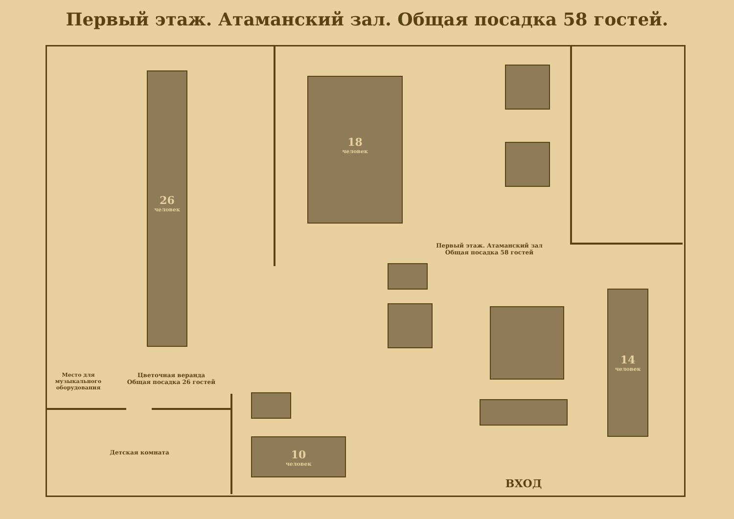Первый этаж. Атаманский зал. Общая посадка 58 гостей.
26
человек
18
человек
14
человек
10
человек
Первый этаж. Атаманский зал
Общая посадка 58 гостей
Цветочная веранда
Общая посадка 26 гостей
Детская комната
Место для музыкального оборудования
ВХОД